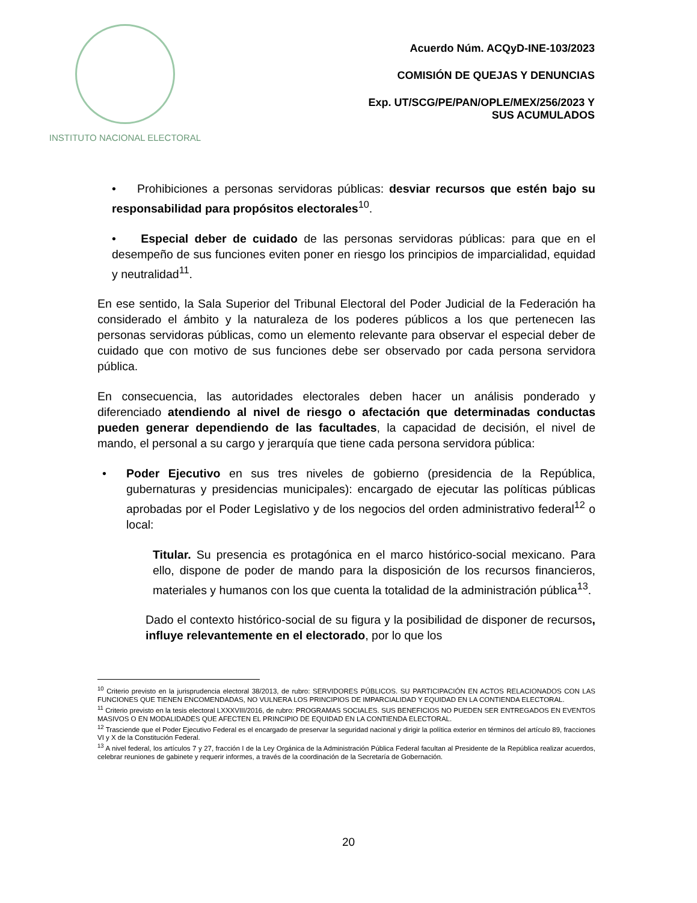INSTITUTO NACIONAL ELECTORAL
Acuerdo Núm. ACQyD-INE-103/2023
COMISIÓN DE QUEJAS Y DENUNCIAS
Exp. UT/SCG/PE/PAN/OPLE/MEX/256/2023 Y
SUS ACUMULADOS
• Prohibiciones a personas servidoras públicas: desviar recursos que estén bajo su responsabilidad para propósitos electorales<sup>10</sup>.
• Especial deber de cuidado de las personas servidoras públicas: para que en el desempeño de sus funciones eviten poner en riesgo los principios de imparcialidad, equidad y neutralidad<sup>11</sup>.
En ese sentido, la Sala Superior del Tribunal Electoral del Poder Judicial de la Federación ha considerado el ámbito y la naturaleza de los poderes públicos a los que pertenecen las personas servidoras públicas, como un elemento relevante para observar el especial deber de cuidado que con motivo de sus funciones debe ser observado por cada persona servidora pública.
En consecuencia, las autoridades electorales deben hacer un análisis ponderado y diferenciado atendiendo al nivel de riesgo o afectación que determinadas conductas pueden generar dependiendo de las facultades, la capacidad de decisión, el nivel de mando, el personal a su cargo y jerarquía que tiene cada persona servidora pública:
• Poder Ejecutivo en sus tres niveles de gobierno (presidencia de la República, gubernaturas y presidencias municipales): encargado de ejecutar las políticas públicas aprobadas por el Poder Legislativo y de los negocios del orden administrativo federal<sup>12</sup> o local:
Titular. Su presencia es protagónica en el marco histórico-social mexicano. Para ello, dispone de poder de mando para la disposición de los recursos financieros, materiales y humanos con los que cuenta la totalidad de la administración pública<sup>13</sup>.
Dado el contexto histórico-social de su figura y la posibilidad de disponer de recursos, influye relevantemente en el electorado, por lo que los
<sup>10</sup> Criterio previsto en la jurisprudencia electoral 38/2013, de rubro: SERVIDORES PÚBLICOS. SU PARTICIPACIÓN EN ACTOS RELACIONADOS CON LAS FUNCIONES QUE TIENEN ENCOMENDADAS, NO VULNERA LOS PRINCIPIOS DE IMPARCIALIDAD Y EQUIDAD EN LA CONTIENDA ELECTORAL.
<sup>11</sup> Criterio previsto en la tesis electoral LXXXVIII/2016, de rubro: PROGRAMAS SOCIALES. SUS BENEFICIOS NO PUEDEN SER ENTREGADOS EN EVENTOS MASIVOS O EN MODALIDADES QUE AFECTEN EL PRINCIPIO DE EQUIDAD EN LA CONTIENDA ELECTORAL.
<sup>12</sup> Trasciende que el Poder Ejecutivo Federal es el encargado de preservar la seguridad nacional y dirigir la política exterior en términos del artículo 89, fracciones VI y X de la Constitución Federal.
<sup>13</sup> A nivel federal, los artículos 7 y 27, fracción I de la Ley Orgánica de la Administración Pública Federal facultan al Presidente de la República realizar acuerdos, celebrar reuniones de gabinete y requerir informes, a través de la coordinación de la Secretaría de Gobernación.
20